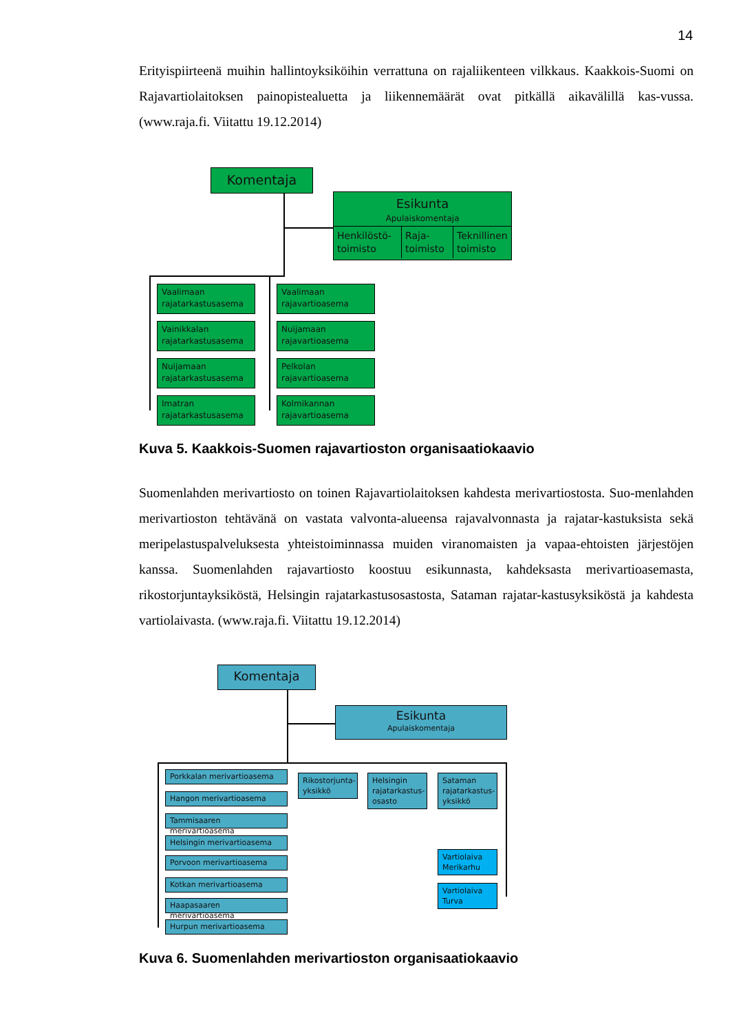14
Erityispiirteenä muihin hallintoyksiköihin verrattuna on rajaliikenteen vilkkaus. Kaakkois-Suomi on Rajavartiolaitoksen painopistealuetta ja liikennemäärät ovat pitkällä aikavälillä kas-vussa. (www.raja.fi. Viitattu 19.12.2014)
Komentaja
Esikunta
Apulaiskomentaja
Henkilöstö-
toimisto
Raja-
toimisto
Teknillinen
toimisto
Vaalimaan
rajatarkastusasema
Vainikkalan
rajatarkastusasema
Nuijamaan
rajatarkastusasema
Imatran
rajatarkastusasema
Vaalimaan
rajavartioasema
Nuijamaan
rajavartioasema
Pelkolan
rajavartioasema
Kolmikannan
rajavartioasema
Kuva 5. Kaakkois-Suomen rajavartioston organisaatiokaavio
Suomenlahden merivartiosto on toinen Rajavartiolaitoksen kahdesta merivartiostosta. Suo-menlahden merivartioston tehtävänä on vastata valvonta-alueensa rajavalvonnasta ja rajatar-kastuksista sekä meripelastuspalveluksesta yhteistoiminnassa muiden viranomaisten ja vapaa-ehtoisten järjestöjen kanssa. Suomenlahden rajavartiosto koostuu esikunnasta, kahdeksasta merivartioasemasta, rikostorjuntayksiköstä, Helsingin rajatarkastusosastosta, Sataman rajatar-kastusyksiköstä ja kahdesta vartiolaivasta. (www.raja.fi. Viitattu 19.12.2014)
Komentaja
Esikunta
Apulaiskomentaja
Porkkalan merivartioasema
Hangon merivartioasema
Tammisaaren merivartioasema
Helsingin merivartioasema
Porvoon merivartioasema
Kotkan merivartioasema
Haapasaaren merivartioasema
Hurpun merivartioasema
Rikostorjunta-
yksikkö
Helsingin
rajatarkastus-
osasto
Sataman
rajatarkastus-
yksikkö
Vartiolaiva
Merikarhu
Vartiolaiva
Turva
Kuva 6. Suomenlahden merivartioston organisaatiokaavio